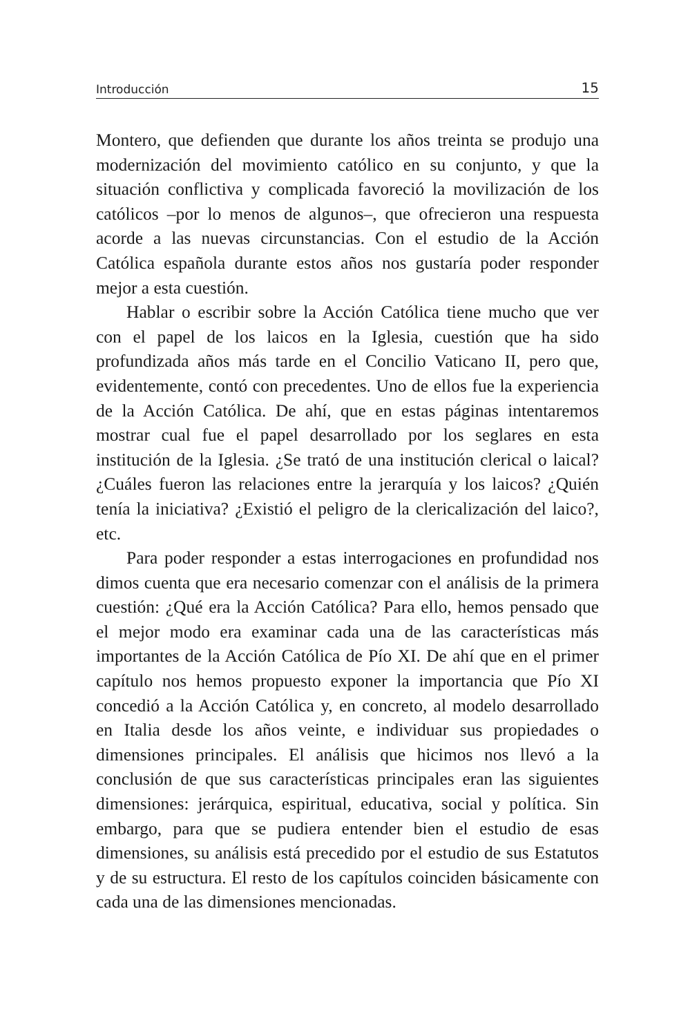Introducción 15
Montero, que defienden que durante los años treinta se produjo una modernización del movimiento católico en su conjunto, y que la situación conflictiva y complicada favoreció la movilización de los católicos –por lo menos de algunos–, que ofrecieron una respuesta acorde a las nuevas circunstancias. Con el estudio de la Acción Católica española durante estos años nos gustaría poder responder mejor a esta cuestión.
Hablar o escribir sobre la Acción Católica tiene mucho que ver con el papel de los laicos en la Iglesia, cuestión que ha sido profundizada años más tarde en el Concilio Vaticano II, pero que, evidentemente, contó con precedentes. Uno de ellos fue la experiencia de la Acción Católica. De ahí, que en estas páginas intentaremos mostrar cual fue el papel desarrollado por los seglares en esta institución de la Iglesia. ¿Se trató de una institución clerical o laical? ¿Cuáles fueron las relaciones entre la jerarquía y los laicos? ¿Quién tenía la iniciativa? ¿Existió el peligro de la clericalización del laico?, etc.
Para poder responder a estas interrogaciones en profundidad nos dimos cuenta que era necesario comenzar con el análisis de la primera cuestión: ¿Qué era la Acción Católica? Para ello, hemos pensado que el mejor modo era examinar cada una de las características más importantes de la Acción Católica de Pío XI. De ahí que en el primer capítulo nos hemos propuesto exponer la importancia que Pío XI concedió a la Acción Católica y, en concreto, al modelo desarrollado en Italia desde los años veinte, e individuar sus propiedades o dimensiones principales. El análisis que hicimos nos llevó a la conclusión de que sus características principales eran las siguientes dimensiones: jerárquica, espiritual, educativa, social y política. Sin embargo, para que se pudiera entender bien el estudio de esas dimensiones, su análisis está precedido por el estudio de sus Estatutos y de su estructura. El resto de los capítulos coinciden básicamente con cada una de las dimensiones mencionadas.